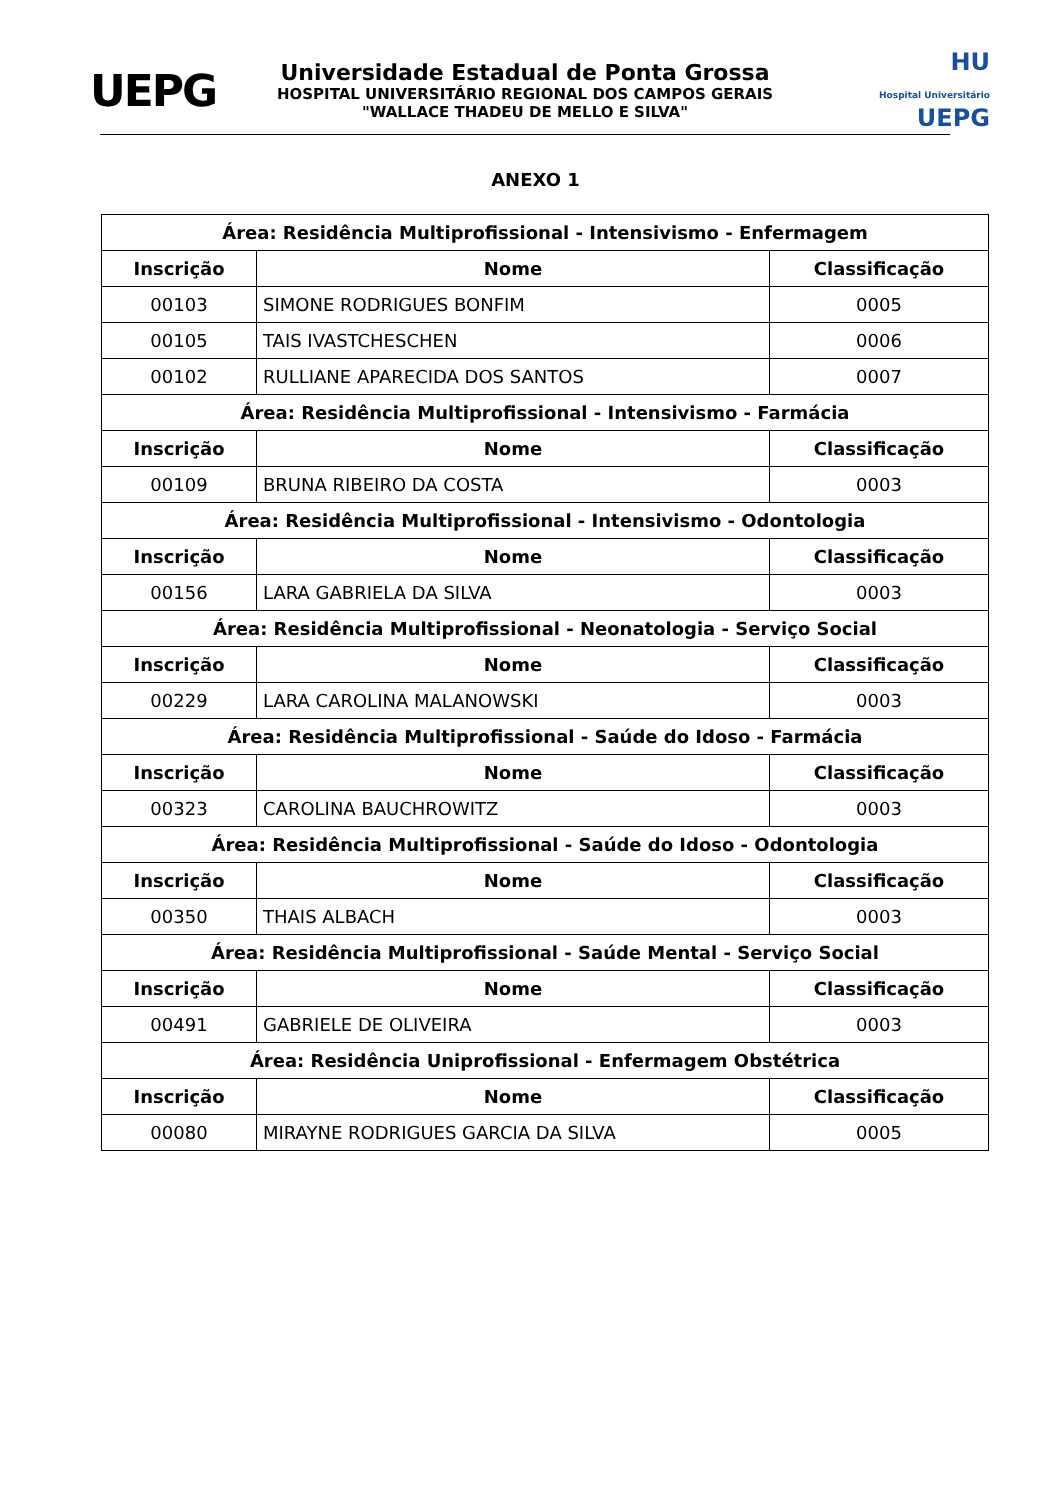UEPG
Universidade Estadual de Ponta Grossa
HOSPITAL UNIVERSITÁRIO REGIONAL DOS CAMPOS GERAIS
"WALLACE THADEU DE MELLO E SILVA"
HU
Hospital Universitário UEPG
ANEXO 1
| Área: Residência Multiprofissional - Intensivismo - Enfermagem | | |
| --- | --- | --- |
| Inscrição | Nome | Classificação |
| 00103 | SIMONE RODRIGUES BONFIM | 0005 |
| 00105 | TAIS IVASTCHESCHEN | 0006 |
| 00102 | RULLIANE APARECIDA DOS SANTOS | 0007 |
| Área: Residência Multiprofissional - Intensivismo - Farmácia | | |
| Inscrição | Nome | Classificação |
| 00109 | BRUNA RIBEIRO DA COSTA | 0003 |
| Área: Residência Multiprofissional - Intensivismo - Odontologia | | |
| Inscrição | Nome | Classificação |
| 00156 | LARA GABRIELA DA SILVA | 0003 |
| Área: Residência Multiprofissional - Neonatologia - Serviço Social | | |
| Inscrição | Nome | Classificação |
| 00229 | LARA CAROLINA MALANOWSKI | 0003 |
| Área: Residência Multiprofissional - Saúde do Idoso - Farmácia | | |
| Inscrição | Nome | Classificação |
| 00323 | CAROLINA BAUCHROWITZ | 0003 |
| Área: Residência Multiprofissional - Saúde do Idoso - Odontologia | | |
| Inscrição | Nome | Classificação |
| 00350 | THAIS ALBACH | 0003 |
| Área: Residência Multiprofissional - Saúde Mental - Serviço Social | | |
| Inscrição | Nome | Classificação |
| 00491 | GABRIELE DE OLIVEIRA | 0003 |
| Área: Residência Uniprofissional - Enfermagem Obstétrica | | |
| Inscrição | Nome | Classificação |
| 00080 | MIRAYNE RODRIGUES GARCIA DA SILVA | 0005 |